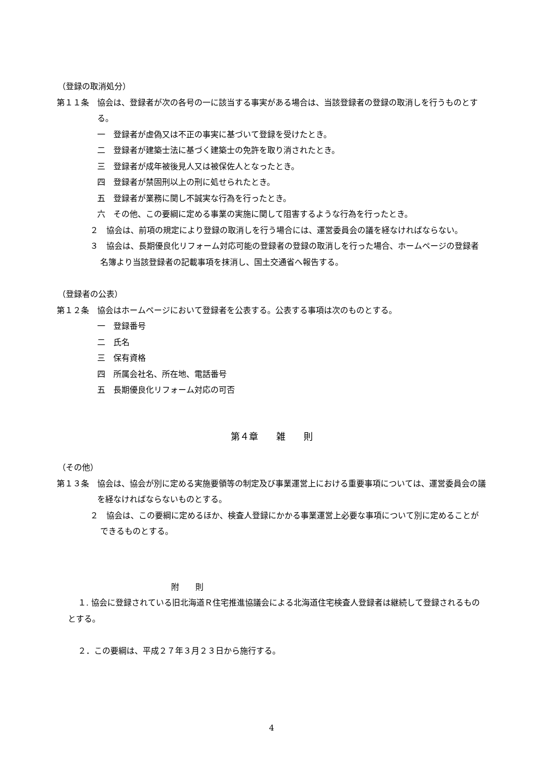（登録の取消処分）
第１１条　協会は、登録者が次の各号の一に該当する事実がある場合は、当該登録者の登録の取消しを行うものとする。
一　登録者が虚偽又は不正の事実に基づいて登録を受けたとき。
二　登録者が建築士法に基づく建築士の免許を取り消されたとき。
三　登録者が成年被後見人又は被保佐人となったとき。
四　登録者が禁固刑以上の刑に処せられたとき。
五　登録者が業務に関し不誠実な行為を行ったとき。
六　その他、この要綱に定める事業の実施に関して阻害するような行為を行ったとき。
２　協会は、前項の規定により登録の取消しを行う場合には、運営委員会の議を経なければならない。
３　協会は、長期優良化リフォーム対応可能の登録者の登録の取消しを行った場合、ホームページの登録者名簿より当該登録者の記載事項を抹消し、国土交通省へ報告する。
（登録者の公表）
第１２条　協会はホームページにおいて登録者を公表する。公表する事項は次のものとする。
一　登録番号
二　氏名
三　保有資格
四　所属会社名、所在地、電話番号
五　長期優良化リフォーム対応の可否
第４章　　雑　　則
（その他）
第１３条　協会は、協会が別に定める実施要領等の制定及び事業運営上における重要事項については、運営委員会の議を経なければならないものとする。
２　協会は、この要綱に定めるほか、検査人登録にかかる事業運営上必要な事項について別に定めることができるものとする。
附　　則
１. 協会に登録されている旧北海道Ｒ住宅推進協議会による北海道住宅検査人登録者は継続して登録されるものとする。
２．この要綱は、平成２７年３月２３日から施行する。
4